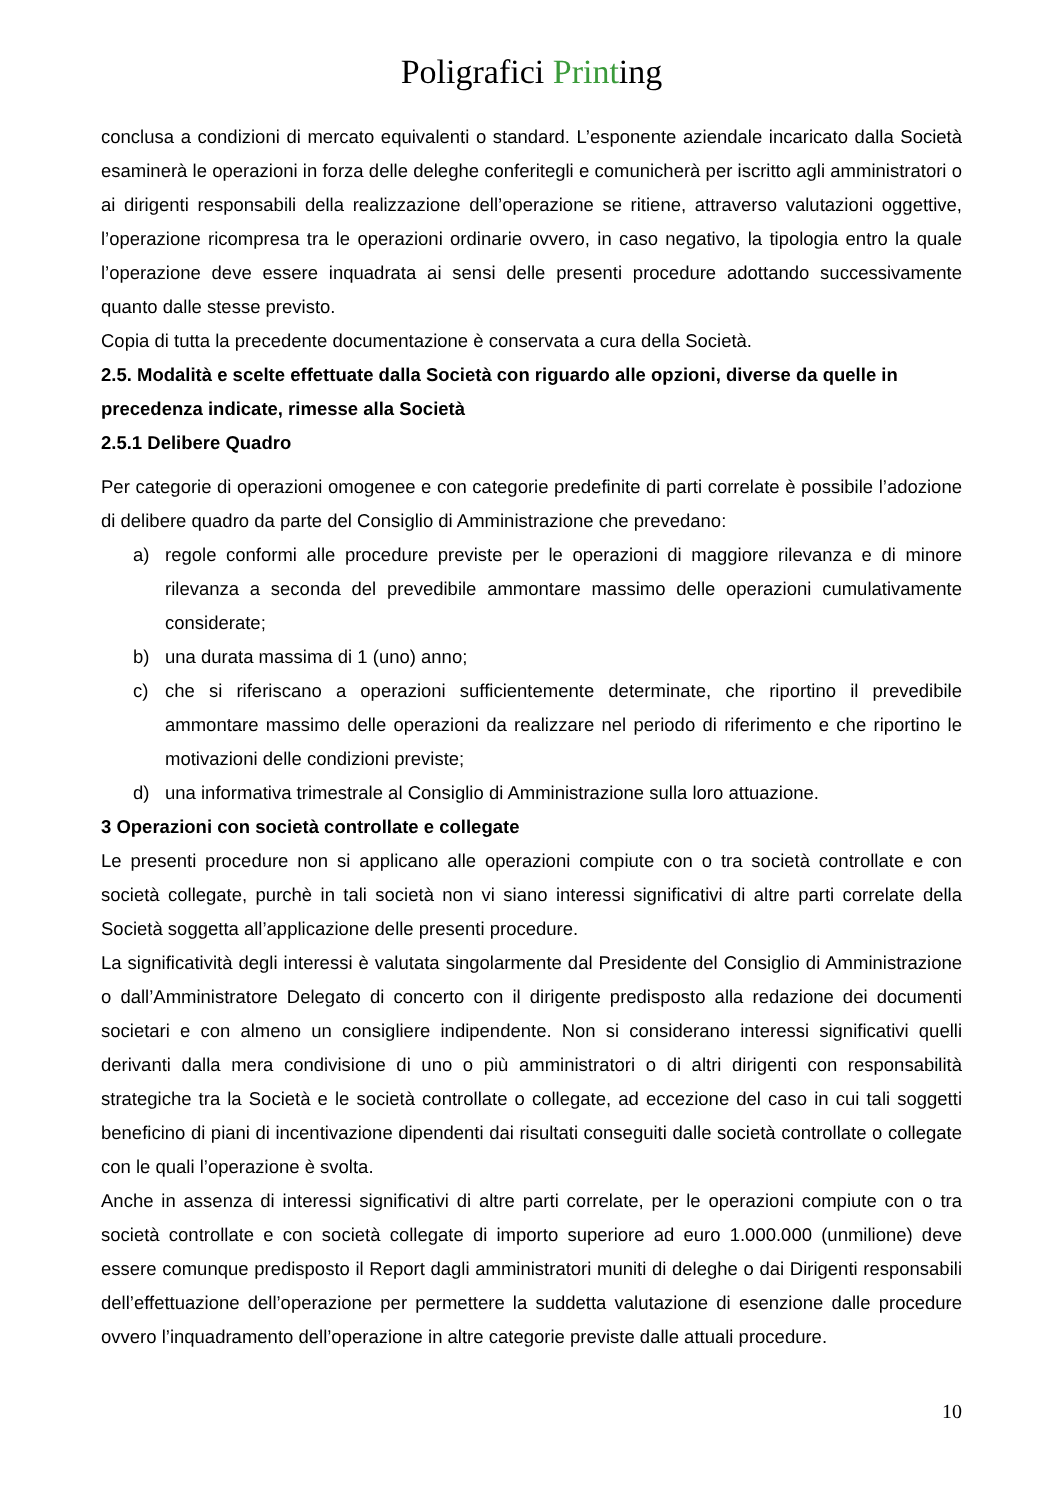Poligrafici Printing
conclusa a condizioni di mercato equivalenti o standard. L’esponente aziendale incaricato dalla Società esaminerà le operazioni in forza delle deleghe conferitegli e comunicherà per iscritto agli amministratori o ai dirigenti responsabili della realizzazione dell’operazione se ritiene, attraverso valutazioni oggettive, l’operazione ricompresa tra le operazioni ordinarie ovvero, in caso negativo, la tipologia entro la quale l’operazione deve essere inquadrata ai sensi delle presenti procedure adottando successivamente quanto dalle stesse previsto.
Copia di tutta la precedente documentazione è conservata a cura della Società.
2.5. Modalità e scelte effettuate dalla Società con riguardo alle opzioni, diverse da quelle in precedenza indicate, rimesse alla Società
2.5.1 Delibere Quadro
Per categorie di operazioni omogenee e con categorie predefinite di parti correlate è possibile l’adozione di delibere quadro da parte del Consiglio di Amministrazione che prevedano:
a) regole conformi alle procedure previste per le operazioni di maggiore rilevanza e di minore rilevanza a seconda del prevedibile ammontare massimo delle operazioni cumulativamente considerate;
b) una durata massima di 1 (uno) anno;
c) che si riferiscano a operazioni sufficientemente determinate, che riportino il prevedibile ammontare massimo delle operazioni da realizzare nel periodo di riferimento e che riportino le motivazioni delle condizioni previste;
d) una informativa trimestrale al Consiglio di Amministrazione sulla loro attuazione.
3 Operazioni con società controllate e collegate
Le presenti procedure non si applicano alle operazioni compiute con o tra società controllate e con società collegate, purchè in tali società non vi siano interessi significativi di altre parti correlate della Società soggetta all’applicazione delle presenti procedure.
La significatività degli interessi è valutata singolarmente dal Presidente del Consiglio di Amministrazione o dall’Amministratore Delegato di concerto con il dirigente predisposto alla redazione dei documenti societari e con almeno un consigliere indipendente. Non si considerano interessi significativi quelli derivanti dalla mera condivisione di uno o più amministratori o di altri dirigenti con responsabilità strategiche tra la Società e le società controllate o collegate, ad eccezione del caso in cui tali soggetti beneficino di piani di incentivazione dipendenti dai risultati conseguiti dalle società controllate o collegate con le quali l’operazione è svolta.
Anche in assenza di interessi significativi di altre parti correlate, per le operazioni compiute con o tra società controllate e con società collegate di importo superiore ad euro 1.000.000 (unmilione) deve essere comunque predisposto il Report dagli amministratori muniti di deleghe o dai Dirigenti responsabili dell’effettuazione dell’operazione per permettere la suddetta valutazione di esenzione dalle procedure ovvero l’inquadramento dell’operazione in altre categorie previste dalle attuali procedure.
10